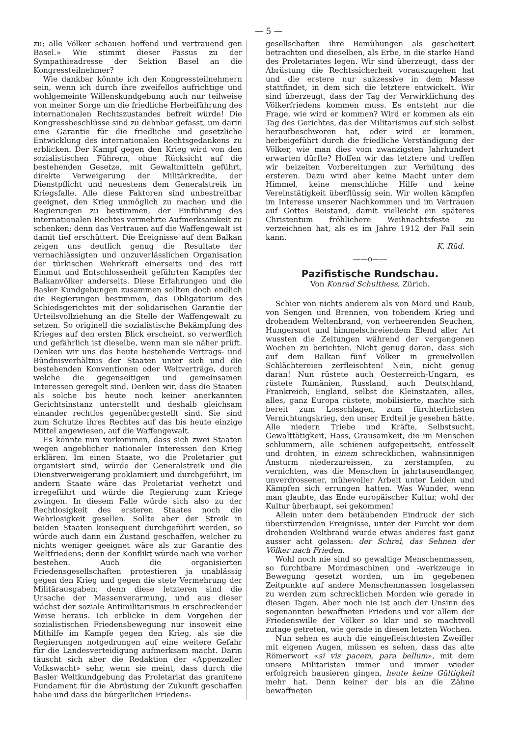— 5 —
zu; alle Völker schauen hoffend und vertrauend gen Basel.» Wie stimmt dieser Passus zu der Sympathieadresse der Sektion Basel an die Kongressteilnehmer?
Wie dankbar könnte ich den Kongressteilnehmern sein, wenn ich durch ihre zweifellos aufrichtige und wohlgemeinte Willenskundgebung auch nur teilweise von meiner Sorge um die friedliche Herbeiführung des internationalen Rechtszustandes befreit würde! Die Kongressbeschlüsse sind zu dehnbar gefasst, um darin eine Garantie für die friedliche und gesetzliche Entwicklung des internationalen Rechtsgedankens zu erblicken. Der Kampf gegen den Krieg wird von den sozialistischen Führern, ohne Rücksicht auf die bestehenden Gesetze, mit Gewaltmitteln geführt, direkte Verweigerung der Militärkredite, der Dienstpflicht und neuestens dem Generalstreik im Kriegsfalle. Alle diese Faktoren sind unbestreitbar geeignet, den Krieg unmöglich zu machen und die Regierungen zu bestimmen, der Einführung des internationalen Rechtes vermehrte Aufmerksamkeit zu schenken; denn das Vertrauen auf die Waffengewalt ist damit tief erschüttert. Die Ereignisse auf dem Balkan zeigen uns deutlich genug die Resultate der vernachlässigten und unzuverlässlichen Organisation der türkischen Wehrkraft einerseits und des mit Einmut und Entschlossenheit geführten Kampfes der Balkanvölker anderseits. Diese Erfahrungen und die Basler Kundgebungen zusammen sollten doch endlich die Regierungen bestimmen, das Obligatorium des Schiedsgerichtes mit der solidarischen Garantie der Urteilsvollziehung an die Stelle der Waffengewalt zu setzen. So originell die sozialistische Bekämpfung des Krieges auf den ersten Blick erscheint, so verwerflich und gefährlich ist dieselbe, wenn man sie näher prüft. Denken wir uns das heute bestehende Vertrags- und Bündnisverhältnis der Staaten unter sich und die bestehenden Konventionen oder Weltverträge, durch welche die gegenseitigen und gemeinsamen Interessen geregelt sind. Denken wir, dass die Staaten als solche bis heute noch keiner anerkannten Gerichtsinstanz unterstellt und deshalb gleichsam einander rechtlos gegenübergestellt sind. Sie sind zum Schutze ihres Rechtes auf das bis heute einzige Mittel angewiesen, auf die Waffengewalt.
Es könnte nun vorkommen, dass sich zwei Staaten wegen angeblicher nationaler Interessen den Krieg erklären. Im einen Staate, wo die Proletarier gut organisiert sind, würde der Generalstreik und die Dienstverweigerung proklamiert und durchgeführt, im andern Staate wäre das Proletariat verhetzt und irregeführt und würde die Regierung zum Kriege zwingen. In diesem Falle würde sich also zu der Rechtlosigkeit des ersteren Staates noch die Wehrlosigkeit gesellen. Sollte aber der Streik in beiden Staaten konsequent durchgeführt werden, so würde auch dann ein Zustand geschaffen, welcher zu nichts weniger geeignet wäre als zur Garantie des Weltfriedens; denn der Konflikt würde nach wie vorher bestehen. Auch die organisierten Friedensgesellschaften protestieren ja unablässig gegen den Krieg und gegen die stete Vermehrung der Militärausgaben; denn diese letzteren sind die Ursache der Massenverarmung, und aus dieser wächst der soziale Antimilitarismus in erschreckender Weise heraus. Ich erblicke in dem Vorgehen der sozialistischen Friedensbewegung nur insoweit eine Mithilfe im Kampfe gegen den Krieg, als sie die Regierungen notgedrungen auf eine weitere Gefahr für die Landesverteidigung aufmerksam macht. Darin täuscht sich aber die Redaktion der «Appenzeller Volkswacht» sehr, wenn sie meint, dass durch die Basler Weltkundgebung das Proletariat das granitene Fundament für die Abrüstung der Zukunft geschaffen habe und dass die bürgerlichen Friedens-
gesellschaften ihre Bemühungen als gescheitert betrachten und dieselben, als Erbe, in die starke Hand des Proletariates legen. Wir sind überzeugt, dass der Abrüstung die Rechtssicherheit vorauszugehen hat und die erstere nur sukzessive in dem Masse stattfindet, in dem sich die letztere entwickelt. Wir sind überzeugt, dass der Tag der Verwirklichung des Völkerfriedens kommen muss. Es entsteht nur die Frage, wie wird er kommen? Wird er kommen als ein Tag des Gerichtes, das der Militarismus auf sich selbst heraufbeschworen hat, oder wird er kommen, herbeigeführt durch die friedliche Verständigung der Völker, wie man dies vom zwanzigsten Jahrhundert erwarten dürfte? Hoffen wir das letztere und treffen wir beizeiten Vorbereitungen zur Verhütung des ersteren. Dazu wird aber keine Macht unter dem Himmel, keine menschliche Hilfe und keine Vereinstätigkeit überflüssig sein. Wir wollen kämpfen im Interesse unserer Nachkommen und im Vertrauen auf Gottes Beistand, damit vielleicht ein späteres Christentum fröhlichere Weihnachtsfeste zu verzeichnen hat, als es im Jahre 1912 der Fall sein kann.
K. Rüd.
——o——
Pazifistische Rundschau.
Von Konrad Schulthess, Zürich.
Schier von nichts anderem als von Mord und Raub, von Sengen und Brennen, von tobendem Krieg und drohendem Weltenbrand, von verheerenden Seuchen, Hungersnot und himmelschreiendem Elend aller Art wussten die Zeitungen während der vergangenen Wochen zu berichten. Nicht genug daran, dass sich auf dem Balkan fünf Völker in greuelvollen Schlächtereien zerfleischten! Nein, nicht genug daran! Nun rüstete auch Oesterreich-Ungarn, es rüstete Rumänien, Russland, auch Deutschland, Frankreich, England, selbst die Kleinstaaten, alles, alles, ganz Europa rüstete, mobilisierte, machte sich bereit zum Losschlagen, zum fürchterlichsten Vernichtungskrieg, den unser Erdteil je gesehen hätte. Alle niedern Triebe und Kräfte, Selbstsucht, Gewalttätigkeit, Hass, Grausamkeit, die im Menschen schlummern, alle schienen aufgepeitscht, entfesselt und drohten, in einem schrecklichen, wahnsinnigen Ansturm niederzureissen, zu zerstampfen, zu vernichten, was die Menschen in jahrtausendlanger, unverdrossener, mühevoller Arbeit unter Leiden und Kämpfen sich errungen hatten. Was Wunder, wenn man glaubte, das Ende europäischer Kultur, wohl der Kultur überhaupt, sei gekommen!
Allein unter dem betäubenden Eindruck der sich überstürzenden Ereignisse, unter der Furcht vor dem drohenden Weltbrand wurde etwas anderes fast ganz ausser acht gelassen: der Schrei, das Sehnen der Völker nach Frieden.
Wohl noch nie sind so gewaltige Menschenmassen, so furchtbare Mordmaschinen und -werkzeuge in Bewegung gesetzt worden, um im gegebenen Zeitpunkte auf andere Menschenmassen losgelassen zu werden zum schrecklichen Morden wie gerade in diesen Tagen. Aber noch nie ist auch der Unsinn des sogenannten bewaffneten Friedens und vor allem der Friedenswille der Völker so klar und so machtvoll zutage getreten, wie gerade in diesen letzten Wochen.
Nun sehen es auch die eingefleischtesten Zweifler mit eigenen Augen, müssen es sehen, dass das alte Römerwort «si vis pacem, para bellum», mit dem unsere Militaristen immer und immer wieder erfolgreich hausieren gingen, heute keine Gültigkeit mehr hat. Denn keiner der bis an die Zähne bewaffneten